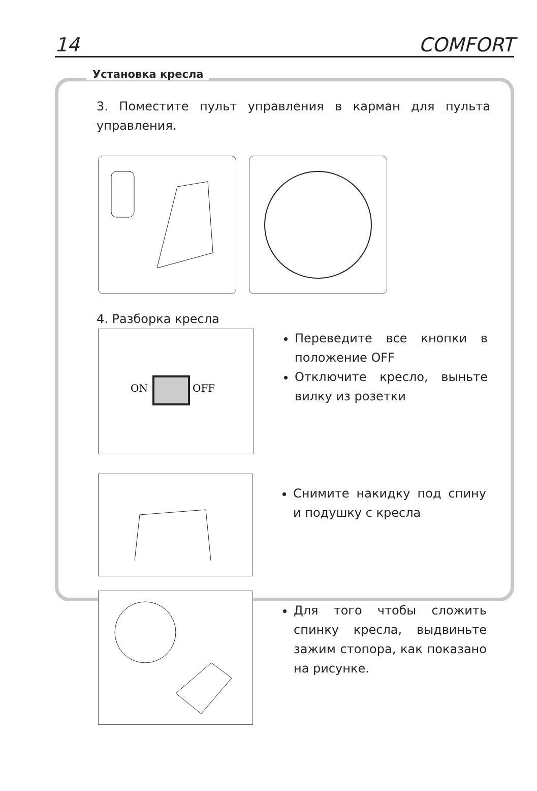14 COMFORT
Установка кресла
3. Поместите пульт управления в карман для пульта управления.
4. Разборка кресла
ON
OFF
Переведите все кнопки в положение OFF
Отключите кресло, выньте вилку из розетки
Снимите накидку под спину и подушку с кресла
Для того чтобы сложить спинку кресла, выдвиньте зажим стопора, как показано на рисунке.